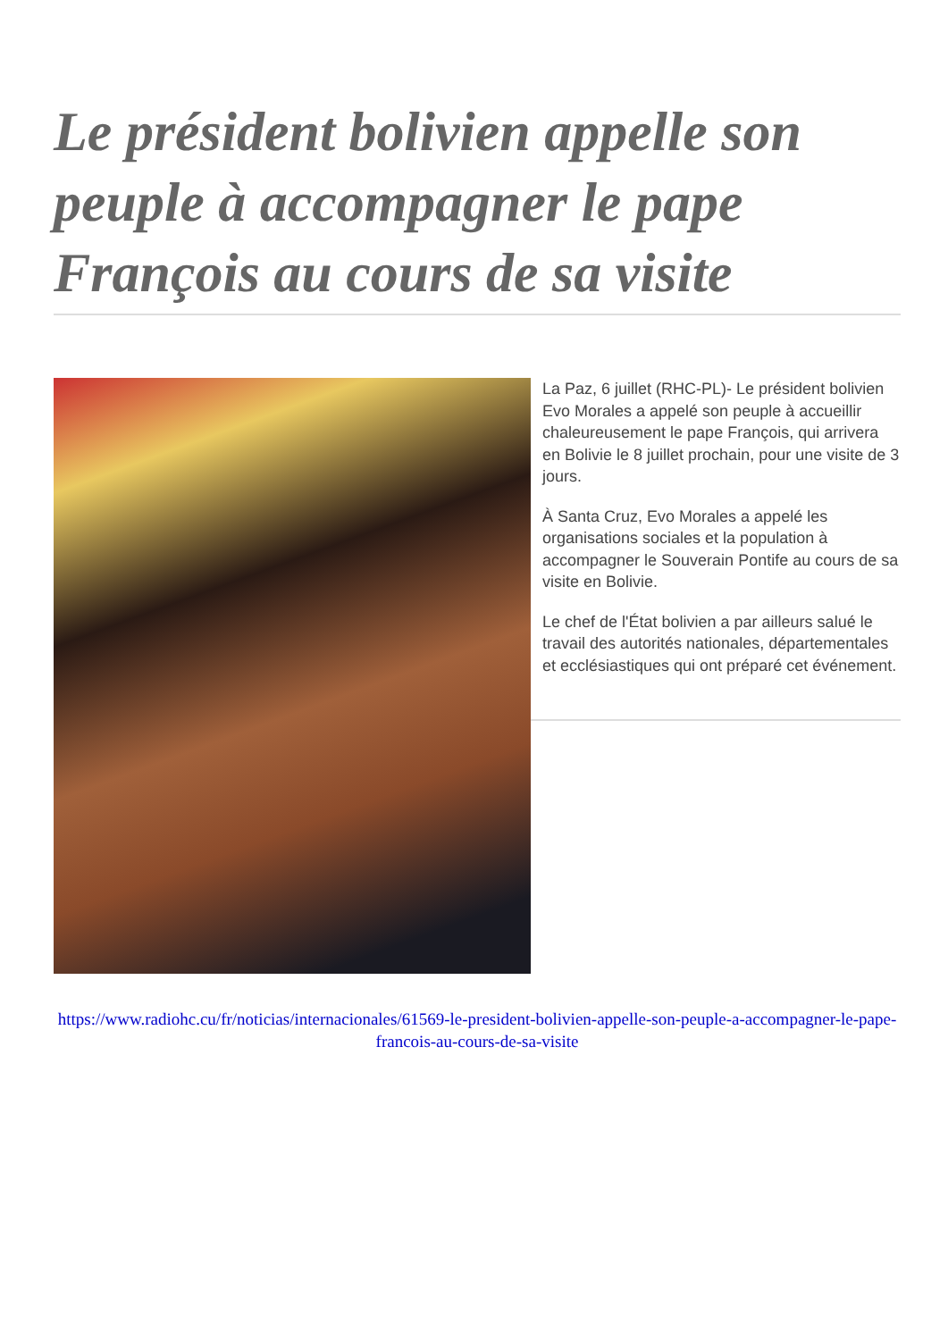Le président bolivien appelle son peuple à accompagner le pape François au cours de sa visite
La Paz, 6 juillet (RHC-PL)- Le président bolivien Evo Morales a appelé son peuple à accueillir chaleureusement le pape François, qui arrivera en Bolivie le 8 juillet prochain, pour une visite de 3 jours.
À Santa Cruz, Evo Morales a appelé les organisations sociales et la population à accompagner le Souverain Pontife au cours de sa visite en Bolivie.
Le chef de l'État bolivien a par ailleurs salué le travail des autorités nationales, départementales et ecclésiastiques qui ont préparé cet événement.
https://www.radiohc.cu/fr/noticias/internacionales/61569-le-president-bolivien-appelle-son-peuple-a-accompagner-le-pape-francois-au-cours-de-sa-visite